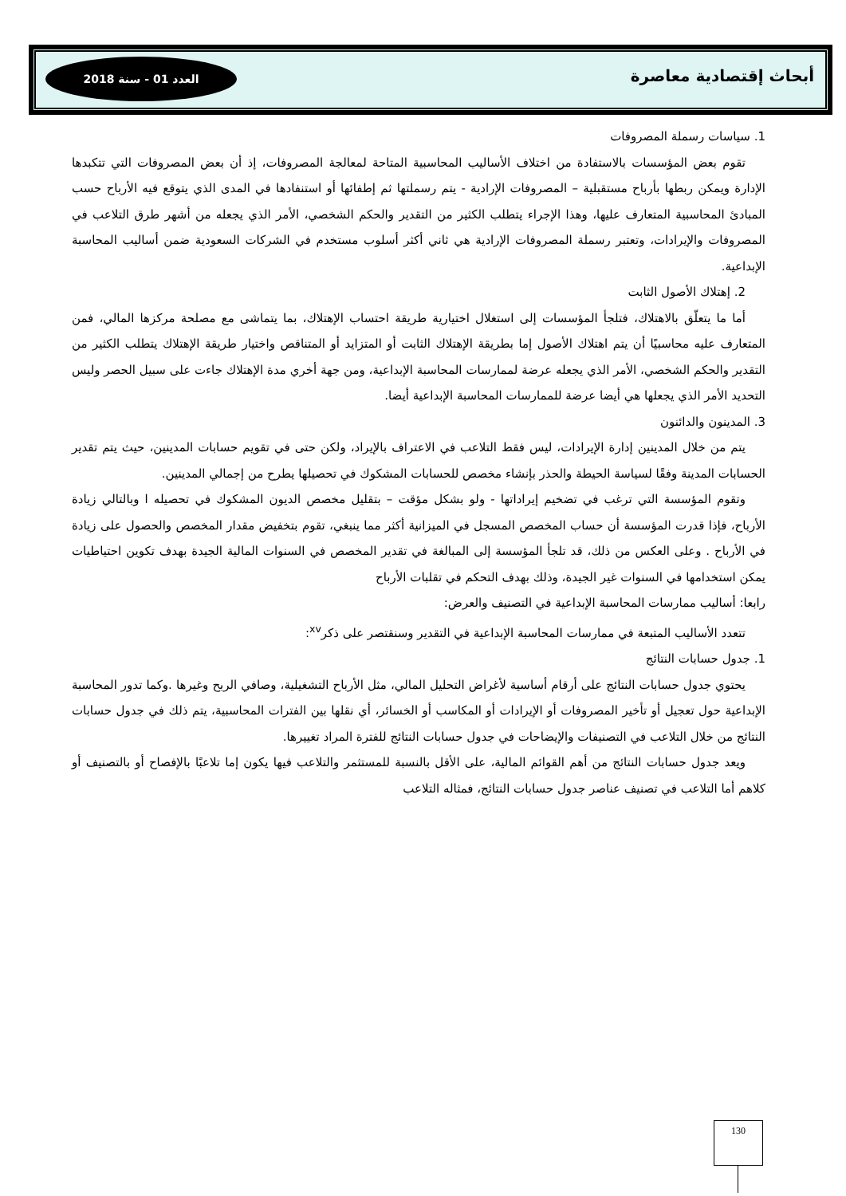أبحاث إقتصادية معاصرة
العدد 01 - سنة 2018
1. سياسات رسملة المصروفات
تقوم بعض المؤسسات بالاستفادة من اختلاف الأساليب المحاسبية المتاحة لمعالجة المصروفات، إذ أن بعض المصروفات التي تتكبدها الإدارة ويمكن ربطها بأرباح مستقبلية – المصروفات الإرادية - يتم رسملتها ثم إطفائها أو استنفادها في المدى الذي يتوقع فيه الأرباح حسب المبادئ المحاسبية المتعارف عليها، وهذا الإجراء يتطلب الكثير من التقدير والحكم الشخصي، الأمر الذي يجعله من أشهر طرق التلاعب في المصروفات والإيرادات، وتعتبر رسملة المصروفات الإرادية هي ثاني أكثر أسلوب مستخدم في الشركات السعودية ضمن أساليب المحاسبة الإبداعية.
2. إهتلاك الأصول الثابت
أما ما يتعلّق بالاهتلاك، فتلجأ المؤسسات إلى استغلال اختيارية طريقة احتساب الإهتلاك، بما يتماشى مع مصلحة مركزها المالي، فمن المتعارف عليه محاسبيًا أن يتم اهتلاك الأصول إما بطريقة الإهتلاك الثابت أو المتزايد أو المتناقص واختيار طريقة الإهتلاك يتطلب الكثير من التقدير والحكم الشخصي، الأمر الذي يجعله عرضة لممارسات المحاسبة الإبداعية، ومن جهة أخري مدة الإهتلاك جاءت على سبيل الحصر وليس التحديد الأمر الذي يجعلها هي أيضا عرضة للممارسات المحاسبة الإبداعية أيضا.
3. المدينون والدائنون
يتم من خلال المدينين إدارة الإيرادات، ليس فقط التلاعب في الاعتراف بالإيراد، ولكن حتى في تقويم حسابات المدينين، حيث يتم تقدير الحسابات المدينة وفقًا لسياسة الحيطة والحذر بإنشاء مخصص للحسابات المشكوك في تحصيلها يطرح من إجمالي المدينين.
وتقوم المؤسسة التي ترغب في تضخيم إيراداتها - ولو بشكل مؤقت – بتقليل مخصص الديون المشكوك في تحصيله ا وبالتالي زيادة الأرباح، فإذا قدرت المؤسسة أن حساب المخصص المسجل في الميزانية أكثر مما ينبغي، تقوم بتخفيض مقدار المخصص والحصول على زيادة في الأرباح . وعلى العكس من ذلك، قد تلجأ المؤسسة إلى المبالغة في تقدير المخصص في السنوات المالية الجيدة بهدف تكوين احتياطيات يمكن استخدامها في السنوات غير الجيدة، وذلك بهدف التحكم في تقلبات الأرباح
رابعا: أساليب ممارسات المحاسبة الإبداعية في التصنيف والعرض:
تتعدد الأساليب المتبعة في ممارسات المحاسبة الإبداعية في التقدير وسنقتصر على ذكر<sup>xv</sup>:
1. جدول حسابات النتائج
يحتوي جدول حسابات النتائج على أرقام أساسية لأغراض التحليل المالي، مثل الأرباح التشغيلية، وصافي الربح وغيرها .وكما تدور المحاسبة الإبداعية حول تعجيل أو تأخير المصروفات أو الإيرادات أو المكاسب أو الخسائر، أي نقلها بين الفترات المحاسبية، يتم ذلك في جدول حسابات النتائج من خلال التلاعب في التصنيفات والإيضاحات في جدول حسابات النتائج للفترة المراد تغييرها.
ويعد جدول حسابات النتائج من أهم القوائم المالية، على الأقل بالنسبة للمستثمر والتلاعب فيها يكون إما تلاعبًا بالإفصاح أو بالتصنيف أو كلاهم أما التلاعب في تصنيف عناصر جدول حسابات النتائج، فمثاله التلاعب
130